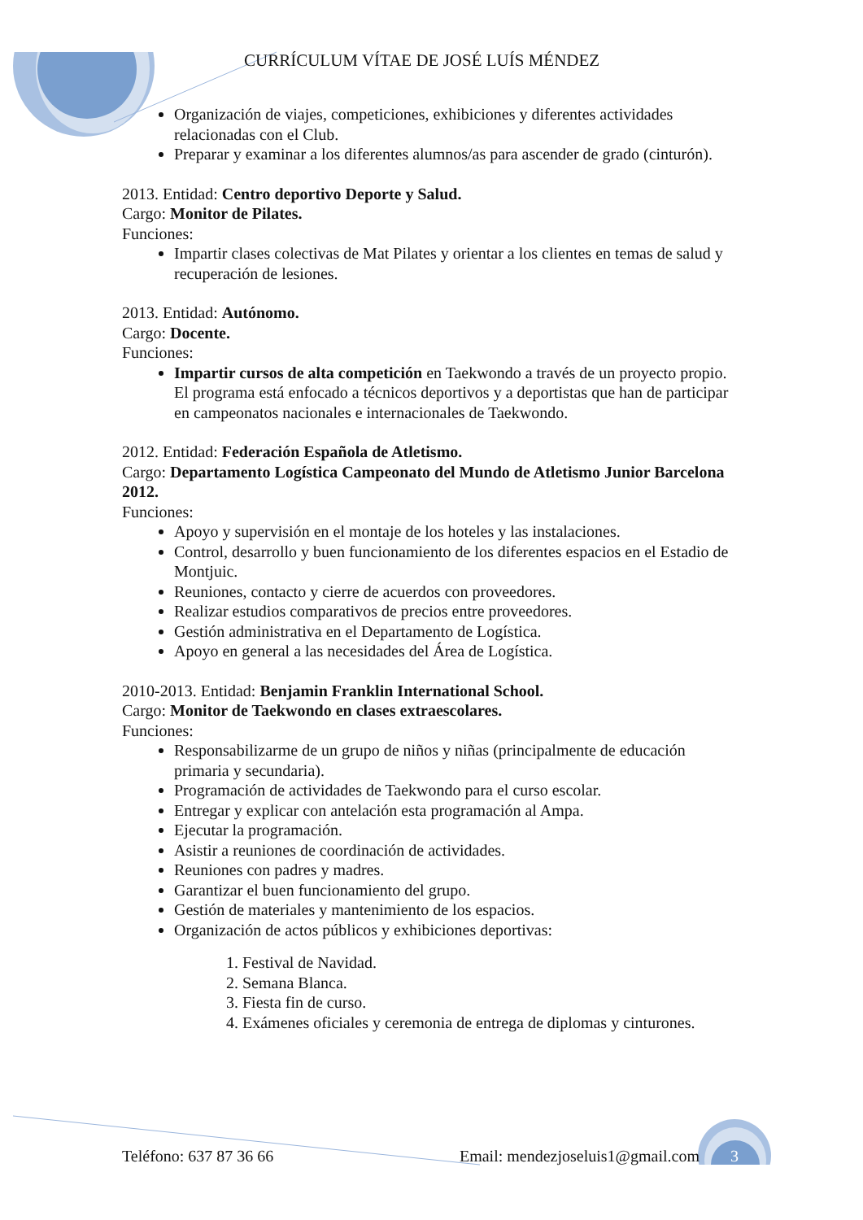CURRÍCULUM VÍTAE DE JOSÉ LUÍS MÉNDEZ
Organización de viajes, competiciones, exhibiciones y diferentes actividades relacionadas con el Club.
Preparar y examinar a los diferentes alumnos/as para ascender de grado (cinturón).
2013. Entidad: Centro deportivo Deporte y Salud.
Cargo: Monitor de Pilates.
Funciones:
Impartir clases colectivas de Mat Pilates y orientar a los clientes en temas de salud y recuperación de lesiones.
2013. Entidad: Autónomo.
Cargo: Docente.
Funciones:
Impartir cursos de alta competición en Taekwondo a través de un proyecto propio. El programa está enfocado a técnicos deportivos y a deportistas que han de participar en campeonatos nacionales e internacionales de Taekwondo.
2012. Entidad: Federación Española de Atletismo.
Cargo: Departamento Logística Campeonato del Mundo de Atletismo Junior Barcelona 2012.
Funciones:
Apoyo y supervisión en el montaje de los hoteles y las instalaciones.
Control, desarrollo y buen funcionamiento de los diferentes espacios en el Estadio de Montjuic.
Reuniones, contacto y cierre de acuerdos con proveedores.
Realizar estudios comparativos de precios entre proveedores.
Gestión administrativa en el Departamento de Logística.
Apoyo en general a las necesidades del Área de Logística.
2010-2013. Entidad: Benjamin Franklin International School.
Cargo: Monitor de Taekwondo en clases extraescolares.
Funciones:
Responsabilizarme de un grupo de niños y niñas (principalmente de educación primaria y secundaria).
Programación de actividades de Taekwondo para el curso escolar.
Entregar y explicar con antelación esta programación al Ampa.
Ejecutar la programación.
Asistir a reuniones de coordinación de actividades.
Reuniones con padres y madres.
Garantizar el buen funcionamiento del grupo.
Gestión de materiales y mantenimiento de los espacios.
Organización de actos públicos y exhibiciones deportivas:
1. Festival de Navidad.
2. Semana Blanca.
3. Fiesta fin de curso.
4. Exámenes oficiales y ceremonia de entrega de diplomas y cinturones.
Teléfono: 637 87 36 66 Email: mendezjoseluis1@gmail.com 3